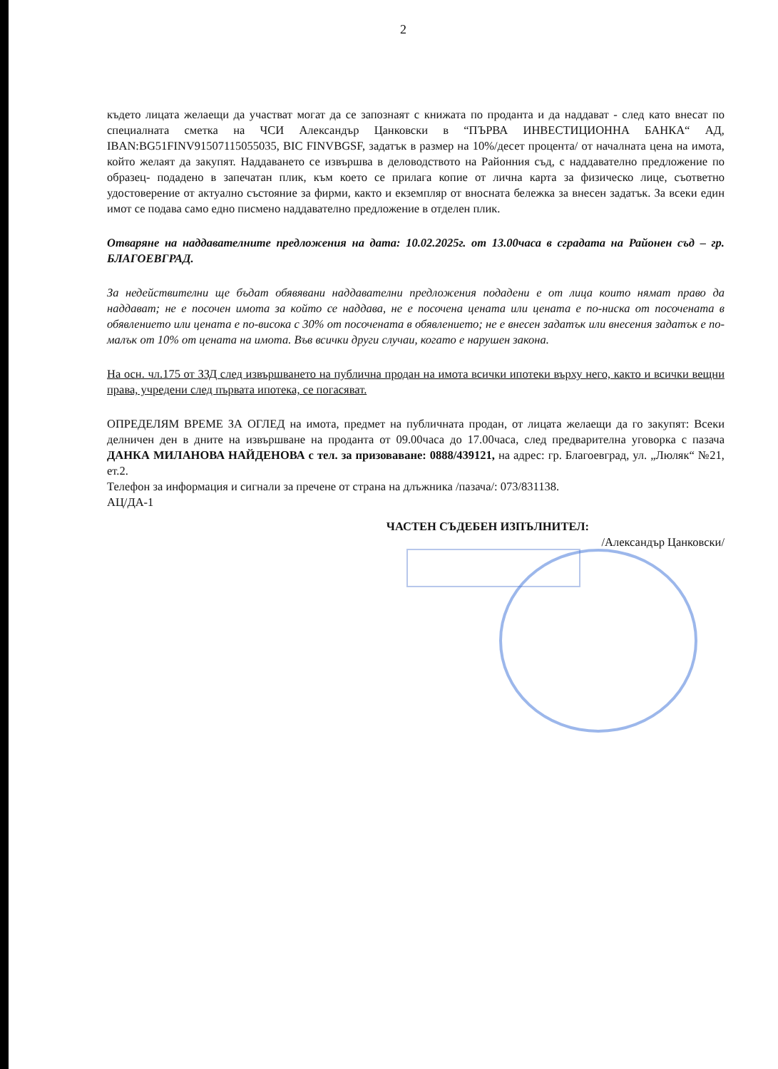2
където лицата желаещи да участват могат да се запознаят с книжата по проданта и да наддават - след като внесат по специалната сметка на ЧСИ Александър Цанковски в “ПЪРВА ИНВЕСТИЦИОННА БАНКА“ АД, IBAN:BG51FINV91507115055035, BIC FINVBGSF, задатък в размер на 10%/десет процента/ от началната цена на имота, който желаят да закупят. Наддаването се извършва в деловодството на Районния съд, с наддавателно предложение по образец- подадено в запечатан плик, към което се прилага копие от лична карта за физическо лице, съответно удостоверение от актуално състояние за фирми, както и екземпляр от вносната бележка за внесен задатък. За всеки един имот се подава само едно писмено наддавателно предложение в отделен плик.
Отваряне на наддавателните предложения на дата: 10.02.2025г. от 13.00часа в сградата на Районен съд – гр. БЛАГОЕВГРАД.
За недействителни ще бъдат обявявани наддавателни предложения подадени е от лица които нямат право да наддават; не е посочен имота за който се наддава, не е посочена цената или цената е по-ниска от посочената в обявлението или цената е по-висока с 30% от посочената в обявлението; не е внесен задатък или внесения задатък е по-малък от 10% от цената на имота. Във всички други случаи, когато е нарушен закона.
На осн. чл.175 от ЗЗД след извършването на публична продан на имота всички ипотеки върху него, както и всички вещни права, учредени след първата ипотека, се погасяват.
ОПРЕДЕЛЯМ ВРЕМЕ ЗА ОГЛЕД на имота, предмет на публичната продан, от лицата желаещи да го закупят: Всеки делничен ден в дните на извършване на проданта от 09.00часа до 17.00часа, след предварителна уговорка с пазача ДАНКА МИЛАНОВА НАЙДЕНОВА с тел. за призоваване: 0888/439121, на адрес: гр. Благоевград, ул. „Люляк“ №21, ет.2.
Телефон за информация и сигнали за пречене от страна на длъжника /пазача/: 073/831138.
АЦ/ДА-1
ЧАСТЕН СЪДЕБЕН ИЗПЪЛНИТЕЛ:
/Александър Цанковски/